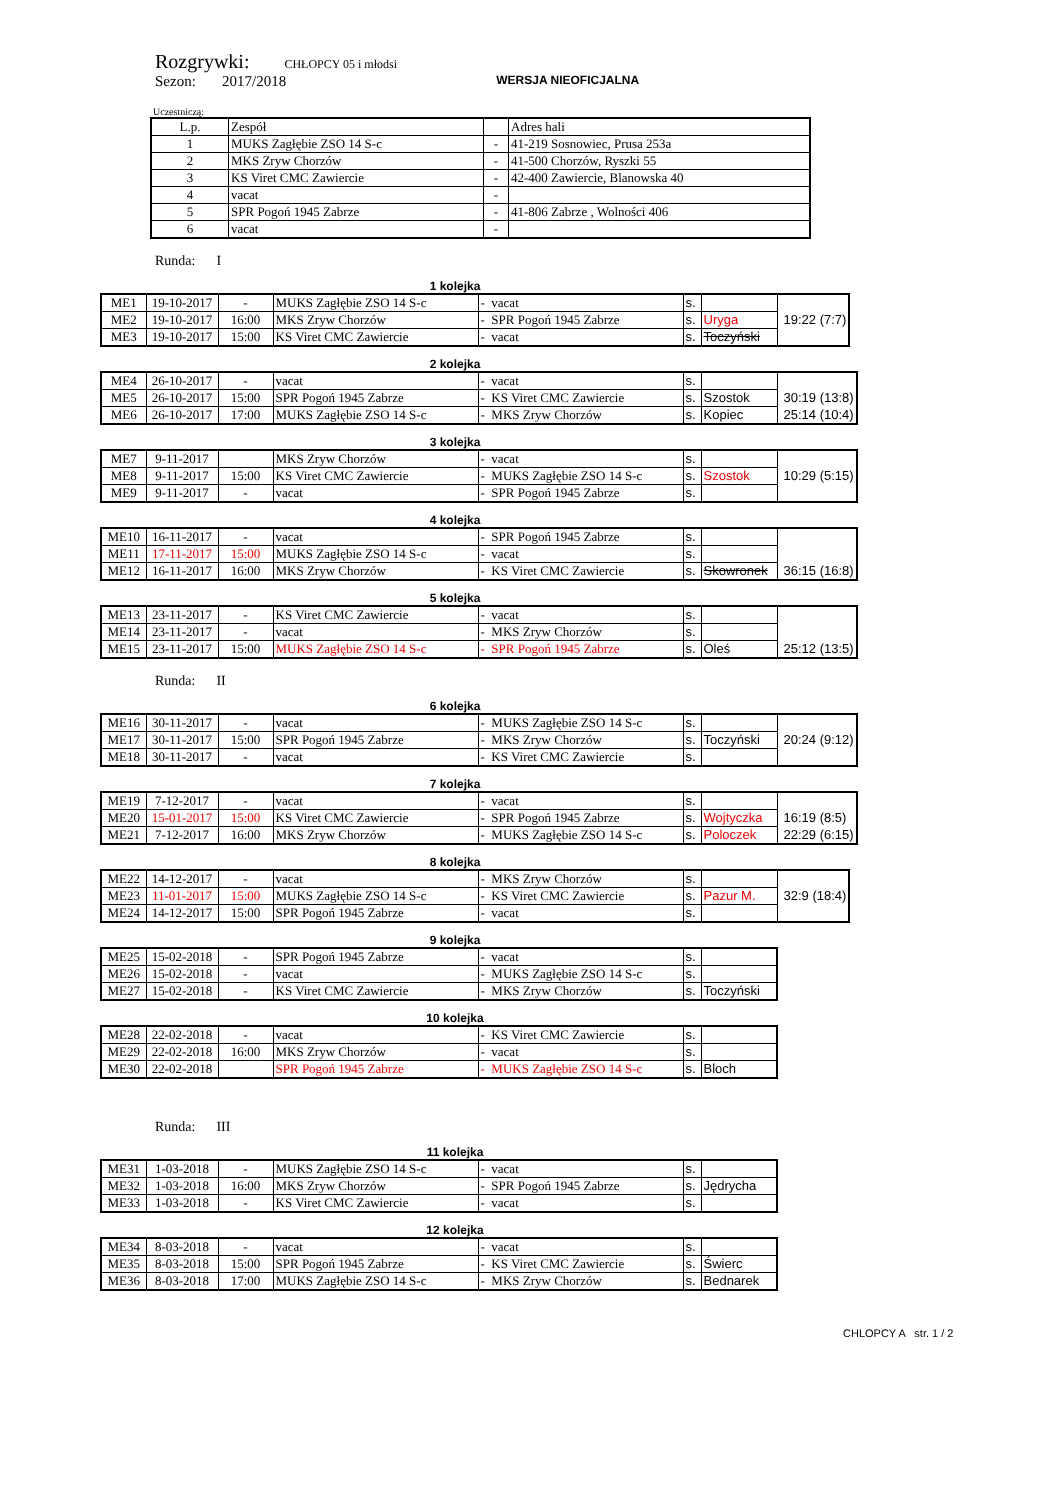Rozgrywki: CHŁOPCY 05 i młodsi
Sezon: 2017/2018 WERSJA NIEOFICJALNA
Uczestniczą:
| L.p. | Zespół | | Adres hali |
| 1 | MUKS Zagłębie ZSO 14 S-c | - | 41-219 Sosnowiec, Prusa 253a |
| 2 | MKS Zryw Chorzów | - | 41-500 Chorzów, Ryszki 55 |
| 3 | KS Viret CMC Zawiercie | - | 42-400 Zawiercie, Blanowska 40 |
| 4 | vacat | - | |
| 5 | SPR Pogoń 1945 Zabrze | - | 41-806 Zabrze , Wolności 406 |
| 6 | vacat | - | |
Runda: I
1 kolejka
| ME1 | 19-10-2017 | - | MUKS Zagłębie ZSO 14 S-c | - vacat | s. | | |
| ME2 | 19-10-2017 | 16:00 | MKS Zryw Chorzów | - SPR Pogoń 1945 Zabrze | s. | Uryga | 19:22 (7:7) |
| ME3 | 19-10-2017 | 15:00 | KS Viret CMC Zawiercie | - vacat | s. | Toczyński | |
2 kolejka
| ME4 | 26-10-2017 | - | vacat | - vacat | s. | | |
| ME5 | 26-10-2017 | 15:00 | SPR Pogoń 1945 Zabrze | - KS Viret CMC Zawiercie | s. | Szostok | 30:19 (13:8) |
| ME6 | 26-10-2017 | 17:00 | MUKS Zagłębie ZSO 14 S-c | - MKS Zryw Chorzów | s. | Kopiec | 25:14 (10:4) |
3 kolejka
| ME7 | 9-11-2017 | | MKS Zryw Chorzów | - vacat | s. | | |
| ME8 | 9-11-2017 | 15:00 | KS Viret CMC Zawiercie | - MUKS Zagłębie ZSO 14 S-c | s. | Szostok | 10:29 (5:15) |
| ME9 | 9-11-2017 | - | vacat | - SPR Pogoń 1945 Zabrze | s. | | |
4 kolejka
| ME10 | 16-11-2017 | - | vacat | - SPR Pogoń 1945 Zabrze | s. | | |
| ME11 | 17-11-2017 | 15:00 | MUKS Zagłębie ZSO 14 S-c | - vacat | s. | | |
| ME12 | 16-11-2017 | 16:00 | MKS Zryw Chorzów | - KS Viret CMC Zawiercie | s. | Skowronek | 36:15 (16:8) |
5 kolejka
| ME13 | 23-11-2017 | - | KS Viret CMC Zawiercie | - vacat | s. | | |
| ME14 | 23-11-2017 | - | vacat | - MKS Zryw Chorzów | s. | | |
| ME15 | 23-11-2017 | 15:00 | MUKS Zagłębie ZSO 14 S-c | - SPR Pogoń 1945 Zabrze | s. | Oleś | 25:12 (13:5) |
Runda: II
6 kolejka
| ME16 | 30-11-2017 | - | vacat | - MUKS Zagłębie ZSO 14 S-c | s. | | |
| ME17 | 30-11-2017 | 15:00 | SPR Pogoń 1945 Zabrze | - MKS Zryw Chorzów | s. | Toczyński | 20:24 (9:12) |
| ME18 | 30-11-2017 | - | vacat | - KS Viret CMC Zawiercie | s. | | |
7 kolejka
| ME19 | 7-12-2017 | - | vacat | - vacat | s. | | |
| ME20 | 15-01-2017 | 15:00 | KS Viret CMC Zawiercie | - SPR Pogoń 1945 Zabrze | s. | Wojtyczka | 16:19 (8:5) |
| ME21 | 7-12-2017 | 16:00 | MKS Zryw Chorzów | - MUKS Zagłębie ZSO 14 S-c | s. | Poloczek | 22:29 (6:15) |
8 kolejka
| ME22 | 14-12-2017 | - | vacat | - MKS Zryw Chorzów | s. | | |
| ME23 | 11-01-2017 | 15:00 | MUKS Zagłębie ZSO 14 S-c | - KS Viret CMC Zawiercie | s. | Pazur M. | 32:9 (18:4) |
| ME24 | 14-12-2017 | 15:00 | SPR Pogoń 1945 Zabrze | - vacat | s. | | |
9 kolejka
| ME25 | 15-02-2018 | - | SPR Pogoń 1945 Zabrze | - vacat | s. | |
| ME26 | 15-02-2018 | - | vacat | - MUKS Zagłębie ZSO 14 S-c | s. | |
| ME27 | 15-02-2018 | - | KS Viret CMC Zawiercie | - MKS Zryw Chorzów | s. | Toczyński |
10 kolejka
| ME28 | 22-02-2018 | - | vacat | - KS Viret CMC Zawiercie | s. | |
| ME29 | 22-02-2018 | 16:00 | MKS Zryw Chorzów | - vacat | s. | |
| ME30 | 22-02-2018 | | SPR Pogoń 1945 Zabrze | - MUKS Zagłębie ZSO 14 S-c | s. | Bloch |
Runda: III
11 kolejka
| ME31 | 1-03-2018 | - | MUKS Zagłębie ZSO 14 S-c | - vacat | s. | |
| ME32 | 1-03-2018 | 16:00 | MKS Zryw Chorzów | - SPR Pogoń 1945 Zabrze | s. | Jędrycha |
| ME33 | 1-03-2018 | - | KS Viret CMC Zawiercie | - vacat | s. | |
12 kolejka
| ME34 | 8-03-2018 | - | vacat | - vacat | s. | |
| ME35 | 8-03-2018 | 15:00 | SPR Pogoń 1945 Zabrze | - KS Viret CMC Zawiercie | s. | Świerc |
| ME36 | 8-03-2018 | 17:00 | MUKS Zagłębie ZSO 14 S-c | - MKS Zryw Chorzów | s. | Bednarek |
CHLOPCY A str. 1 / 2